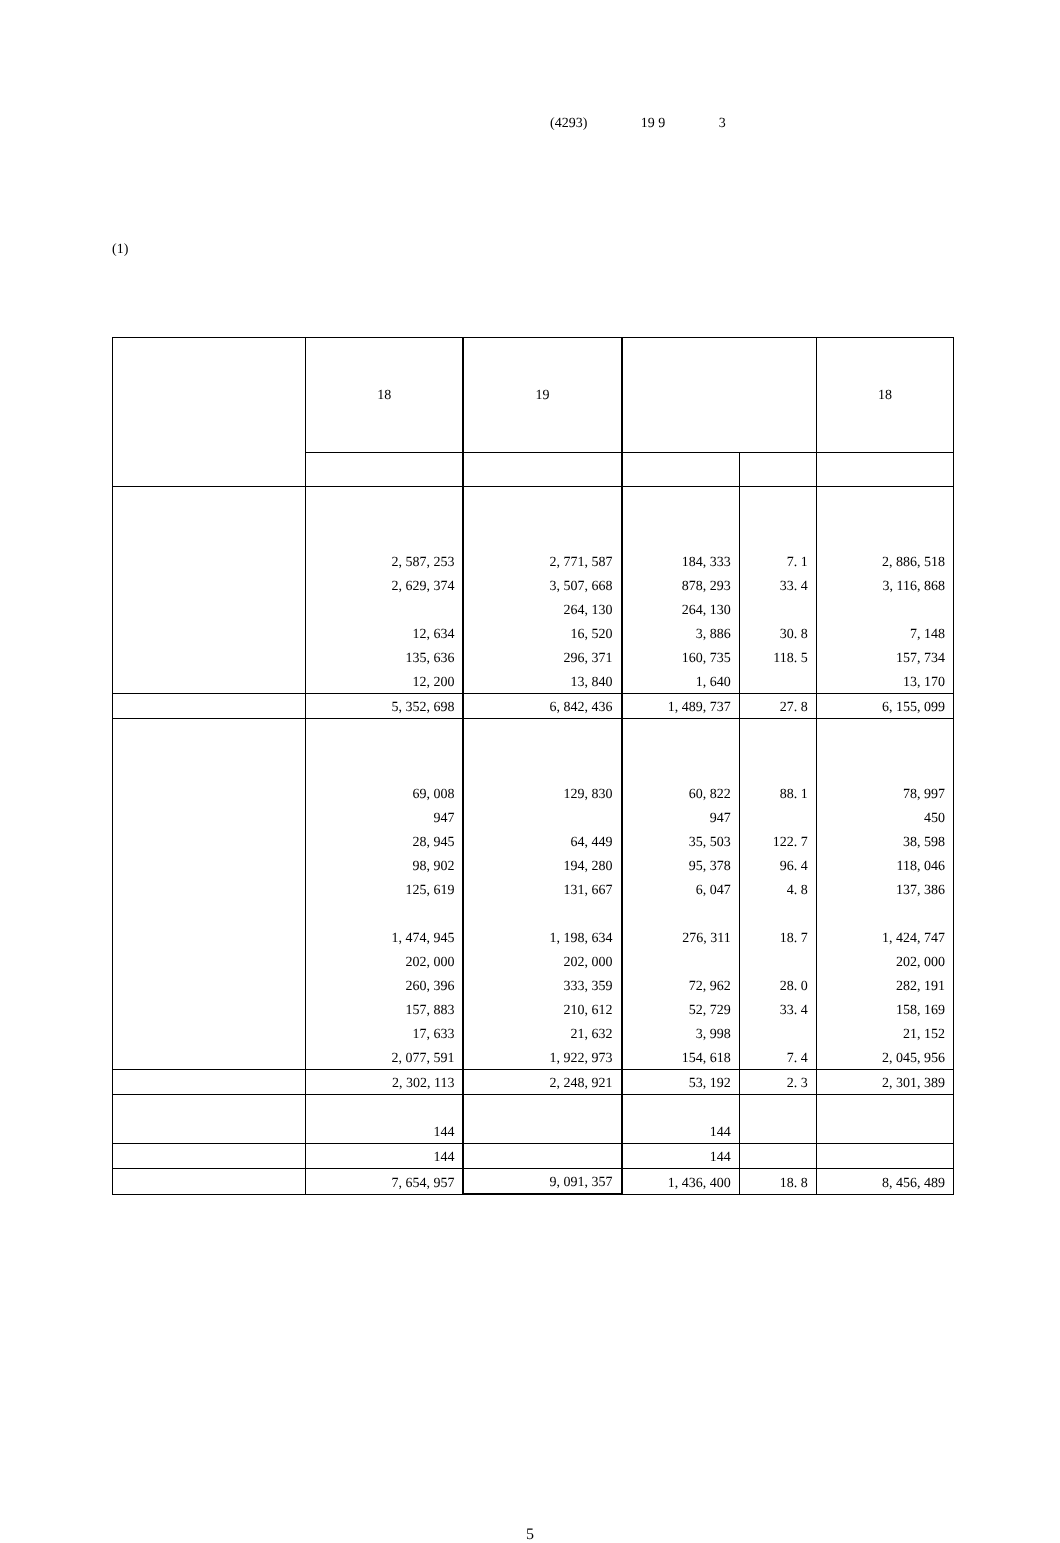(4293) 19 9 3
(1)
| | 18 | 19 | | | 18 |
| | 2, 587, 253 | 2, 771, 587 | 184, 333 | 7. 1 | 2, 886, 518 |
| | 2, 629, 374 | 3, 507, 668 | 878, 293 | 33. 4 | 3, 116, 868 |
| | | 264, 130 | 264, 130 | | |
| | 12, 634 | 16, 520 | 3, 886 | 30. 8 | 7, 148 |
| | 135, 636 | 296, 371 | 160, 735 | 118. 5 | 157, 734 |
| | 12, 200 | 13, 840 | 1, 640 | | 13, 170 |
| | 5, 352, 698 | 6, 842, 436 | 1, 489, 737 | 27. 8 | 6, 155, 099 |
| | 69, 008 | 129, 830 | 60, 822 | 88. 1 | 78, 997 |
| | 947 | | 947 | | 450 |
| | 28, 945 | 64, 449 | 35, 503 | 122. 7 | 38, 598 |
| | 98, 902 | 194, 280 | 95, 378 | 96. 4 | 118, 046 |
| | 125, 619 | 131, 667 | 6, 047 | 4. 8 | 137, 386 |
| | 1, 474, 945 | 1, 198, 634 | 276, 311 | 18. 7 | 1, 424, 747 |
| | 202, 000 | 202, 000 | | | 202, 000 |
| | 260, 396 | 333, 359 | 72, 962 | 28. 0 | 282, 191 |
| | 157, 883 | 210, 612 | 52, 729 | 33. 4 | 158, 169 |
| | 17, 633 | 21, 632 | 3, 998 | | 21, 152 |
| | 2, 077, 591 | 1, 922, 973 | 154, 618 | 7. 4 | 2, 045, 956 |
| | 2, 302, 113 | 2, 248, 921 | 53, 192 | 2. 3 | 2, 301, 389 |
| | 144 | | 144 | | |
| | 144 | | 144 | | |
| | 7, 654, 957 | 9, 091, 357 | 1, 436, 400 | 18. 8 | 8, 456, 489 |
5